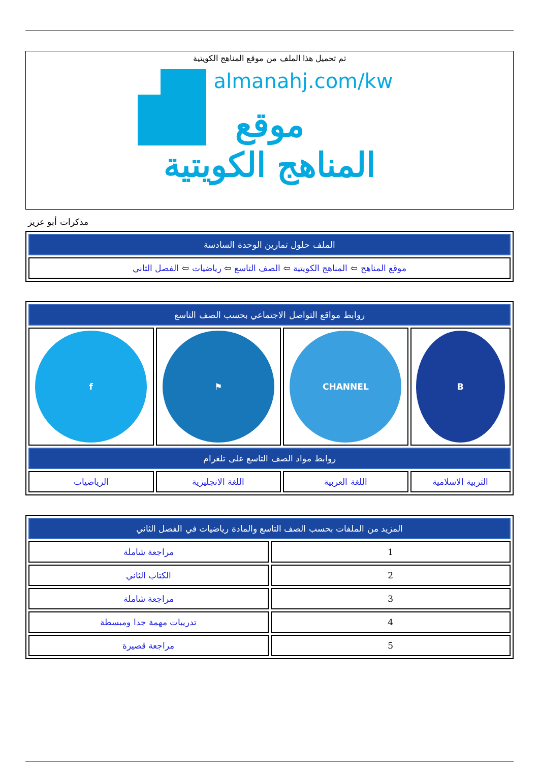تم تحميل هذا الملف من موقع المناهج الكويتية
almanahj.com/kw
موقع
المناهج الكويتية
مذكرات أبو عزيز
| الملف حلول تمارين الوحدة السادسة |
| --- |
| موقع المناهج ⇦ المناهج الكويتية ⇦ الصف التاسع ⇦ رياضيات ⇦ الفصل الثاني |
| روابط مواقع التواصل الاجتماعي بحسب الصف التاسع | | | |
| --- | --- | --- | --- |
| B | CHANNEL | ⚑ | f |
| روابط مواد الصف التاسع على تلغرام | | | |
| التربية الاسلامية | اللغة العربية | اللغة الانجليزية | الرياضيات |
| المزيد من الملفات بحسب الصف التاسع والمادة رياضيات في الفصل الثاني | |
| --- | --- |
| 1 | مراجعة شاملة |
| 2 | الكتاب الثاني |
| 3 | مراجعة شاملة |
| 4 | تدريبات مهمة جدا ومبسطة |
| 5 | مراجعة قصيرة |